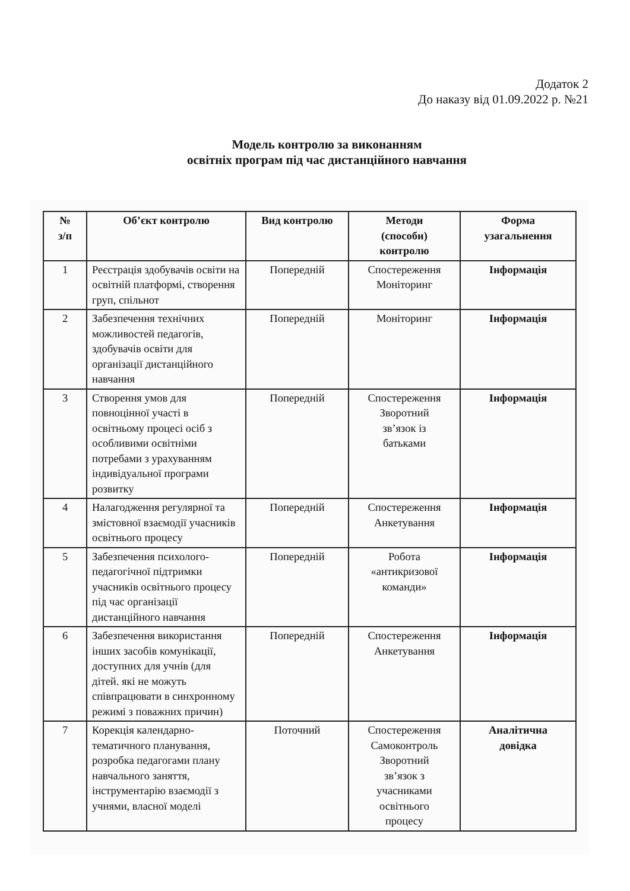Додаток 2
До наказу від 01.09.2022 р. №21
Модель контролю за виконанням
освітніх програм під час дистанційного навчання
| № з/п | Об’єкт контролю | Вид контролю | Методи (способи) контролю | Форма узагальнення |
| --- | --- | --- | --- | --- |
| 1 | Реєстрація здобувачів освіти на освітній платформі, створення груп, спільнот | Попередній | Спостереження Моніторинг | Інформація |
| 2 | Забезпечення технічних можливостей педагогів, здобувачів освіти для організації дистанційного навчання | Попередній | Моніторинг | Інформація |
| 3 | Створення умов для повноцінної участі в освітньому процесі осіб з особливими освітніми потребами з урахуванням індивідуальної програми розвитку | Попередній | Спостереження Зворотний зв’язок із батьками | Інформація |
| 4 | Налагодження регулярної та змістовної взаємодії учасників освітнього процесу | Попередній | Спостереження Анкетування | Інформація |
| 5 | Забезпечення психолого-педагогічної підтримки учасників освітнього процесу під час організації дистанційного навчання | Попередній | Робота «антикризової команди» | Інформація |
| 6 | Забезпечення використання інших засобів комунікації, доступних для учнів (для дітей. які не можуть співпрацювати в синхронному режимі з поважних причин) | Попередній | Спостереження Анкетування | Інформація |
| 7 | Корекція календарно-тематичного планування, розробка педагогами плану навчального заняття, інструментарію взаємодії з учнями, власної моделі | Поточний | Спостереження Самоконтроль Зворотний зв’язок з учасниками освітнього процесу | Аналітична довідка |